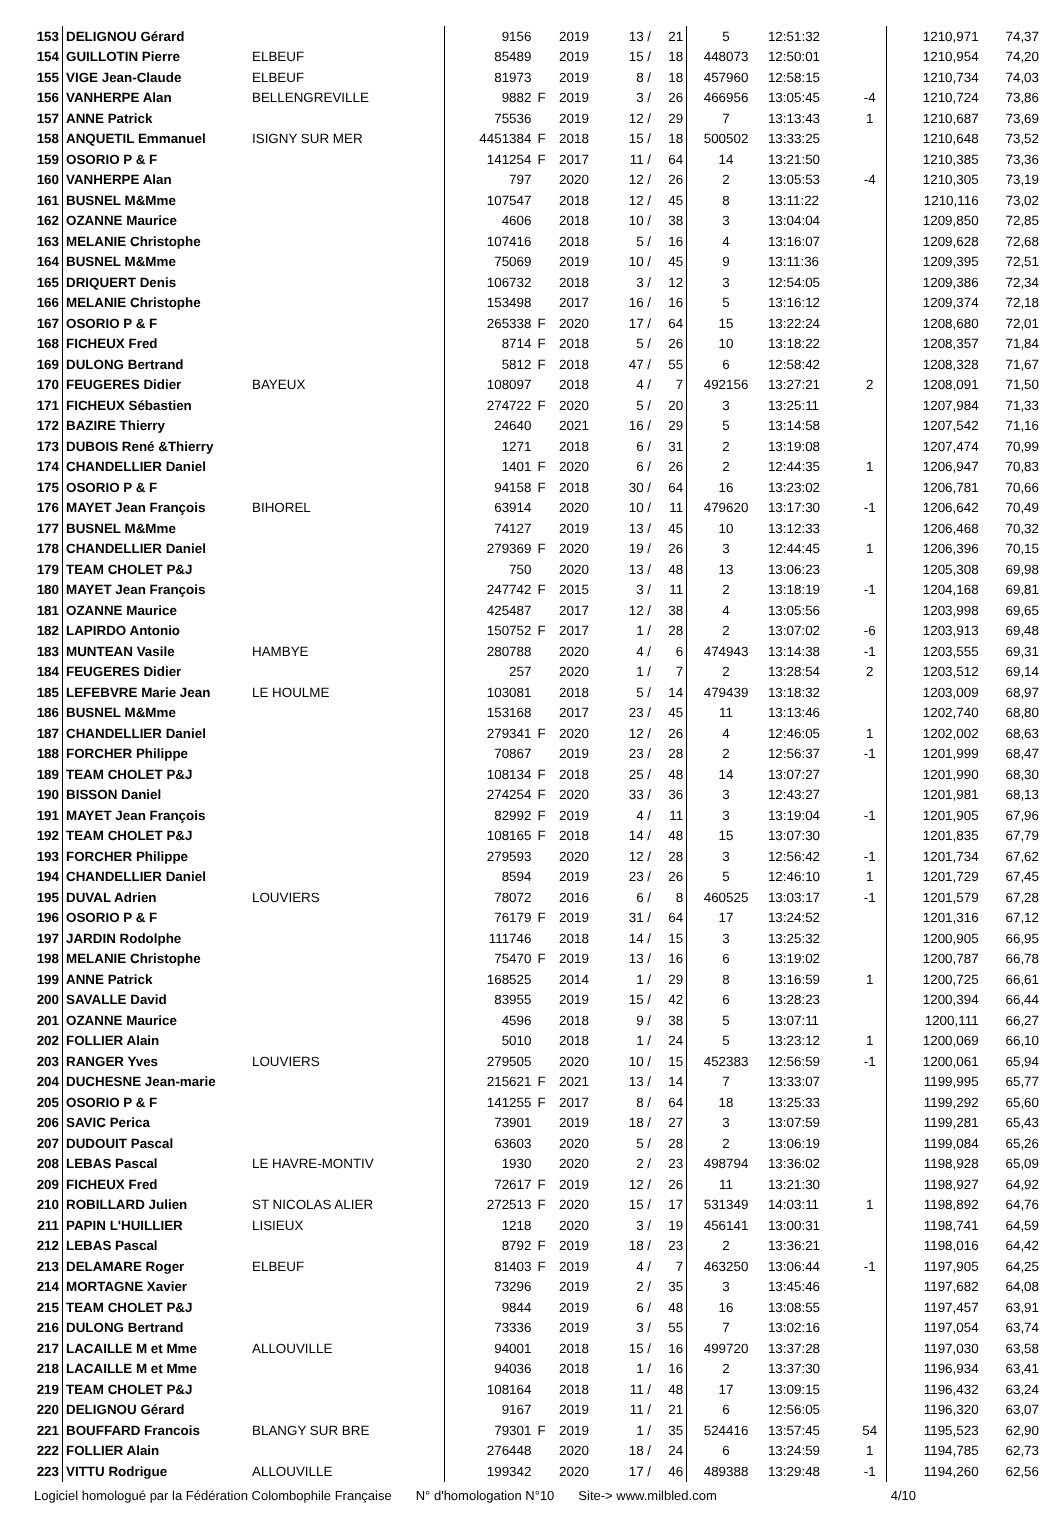| 153 | DELIGNOU Gérard | | 9156 | | 2019 | 13 / | 21 | 5 | 12:51:32 | | 1210,971 | 74,37 |
| 154 | GUILLOTIN Pierre | ELBEUF | 85489 | | 2019 | 15 / | 18 | 448073 | 12:50:01 | | 1210,954 | 74,20 |
| 155 | VIGE Jean-Claude | ELBEUF | 81973 | | 2019 | 8 / | 18 | 457960 | 12:58:15 | | 1210,734 | 74,03 |
| 156 | VANHERPE Alan | BELLENGREVILLE | 9882 | F | 2019 | 3 / | 26 | 466956 | 13:05:45 | -4 | 1210,724 | 73,86 |
| 157 | ANNE Patrick | | 75536 | | 2019 | 12 / | 29 | 7 | 13:13:43 | 1 | 1210,687 | 73,69 |
| 158 | ANQUETIL Emmanuel | ISIGNY SUR MER | 4451384 | F | 2018 | 15 / | 18 | 500502 | 13:33:25 | | 1210,648 | 73,52 |
| 159 | OSORIO P & F | | 141254 | F | 2017 | 11 / | 64 | 14 | 13:21:50 | | 1210,385 | 73,36 |
| 160 | VANHERPE Alan | | 797 | | 2020 | 12 / | 26 | 2 | 13:05:53 | -4 | 1210,305 | 73,19 |
| 161 | BUSNEL M&Mme | | 107547 | | 2018 | 12 / | 45 | 8 | 13:11:22 | | 1210,116 | 73,02 |
| 162 | OZANNE Maurice | | 4606 | | 2018 | 10 / | 38 | 3 | 13:04:04 | | 1209,850 | 72,85 |
| 163 | MELANIE Christophe | | 107416 | | 2018 | 5 / | 16 | 4 | 13:16:07 | | 1209,628 | 72,68 |
| 164 | BUSNEL M&Mme | | 75069 | | 2019 | 10 / | 45 | 9 | 13:11:36 | | 1209,395 | 72,51 |
| 165 | DRIQUERT Denis | | 106732 | | 2018 | 3 / | 12 | 3 | 12:54:05 | | 1209,386 | 72,34 |
| 166 | MELANIE Christophe | | 153498 | | 2017 | 16 / | 16 | 5 | 13:16:12 | | 1209,374 | 72,18 |
| 167 | OSORIO P & F | | 265338 | F | 2020 | 17 / | 64 | 15 | 13:22:24 | | 1208,680 | 72,01 |
| 168 | FICHEUX Fred | | 8714 | F | 2018 | 5 / | 26 | 10 | 13:18:22 | | 1208,357 | 71,84 |
| 169 | DULONG Bertrand | | 5812 | F | 2018 | 47 / | 55 | 6 | 12:58:42 | | 1208,328 | 71,67 |
| 170 | FEUGERES Didier | BAYEUX | 108097 | | 2018 | 4 / | 7 | 492156 | 13:27:21 | 2 | 1208,091 | 71,50 |
| 171 | FICHEUX Sébastien | | 274722 | F | 2020 | 5 / | 20 | 3 | 13:25:11 | | 1207,984 | 71,33 |
| 172 | BAZIRE Thierry | | 24640 | | 2021 | 16 / | 29 | 5 | 13:14:58 | | 1207,542 | 71,16 |
| 173 | DUBOIS René &Thierry | | 1271 | | 2018 | 6 / | 31 | 2 | 13:19:08 | | 1207,474 | 70,99 |
| 174 | CHANDELLIER Daniel | | 1401 | F | 2020 | 6 / | 26 | 2 | 12:44:35 | 1 | 1206,947 | 70,83 |
| 175 | OSORIO P & F | | 94158 | F | 2018 | 30 / | 64 | 16 | 13:23:02 | | 1206,781 | 70,66 |
| 176 | MAYET Jean François | BIHOREL | 63914 | | 2020 | 10 / | 11 | 479620 | 13:17:30 | -1 | 1206,642 | 70,49 |
| 177 | BUSNEL M&Mme | | 74127 | | 2019 | 13 / | 45 | 10 | 13:12:33 | | 1206,468 | 70,32 |
| 178 | CHANDELLIER Daniel | | 279369 | F | 2020 | 19 / | 26 | 3 | 12:44:45 | 1 | 1206,396 | 70,15 |
| 179 | TEAM CHOLET P&J | | 750 | | 2020 | 13 / | 48 | 13 | 13:06:23 | | 1205,308 | 69,98 |
| 180 | MAYET Jean François | | 247742 | F | 2015 | 3 / | 11 | 2 | 13:18:19 | -1 | 1204,168 | 69,81 |
| 181 | OZANNE Maurice | | 425487 | | 2017 | 12 / | 38 | 4 | 13:05:56 | | 1203,998 | 69,65 |
| 182 | LAPIRDO Antonio | | 150752 | F | 2017 | 1 / | 28 | 2 | 13:07:02 | -6 | 1203,913 | 69,48 |
| 183 | MUNTEAN Vasile | HAMBYE | 280788 | | 2020 | 4 / | 6 | 474943 | 13:14:38 | -1 | 1203,555 | 69,31 |
| 184 | FEUGERES Didier | | 257 | | 2020 | 1 / | 7 | 2 | 13:28:54 | 2 | 1203,512 | 69,14 |
| 185 | LEFEBVRE Marie Jean | LE HOULME | 103081 | | 2018 | 5 / | 14 | 479439 | 13:18:32 | | 1203,009 | 68,97 |
| 186 | BUSNEL M&Mme | | 153168 | | 2017 | 23 / | 45 | 11 | 13:13:46 | | 1202,740 | 68,80 |
| 187 | CHANDELLIER Daniel | | 279341 | F | 2020 | 12 / | 26 | 4 | 12:46:05 | 1 | 1202,002 | 68,63 |
| 188 | FORCHER Philippe | | 70867 | | 2019 | 23 / | 28 | 2 | 12:56:37 | -1 | 1201,999 | 68,47 |
| 189 | TEAM CHOLET P&J | | 108134 | F | 2018 | 25 / | 48 | 14 | 13:07:27 | | 1201,990 | 68,30 |
| 190 | BISSON Daniel | | 274254 | F | 2020 | 33 / | 36 | 3 | 12:43:27 | | 1201,981 | 68,13 |
| 191 | MAYET Jean François | | 82992 | F | 2019 | 4 / | 11 | 3 | 13:19:04 | -1 | 1201,905 | 67,96 |
| 192 | TEAM CHOLET P&J | | 108165 | F | 2018 | 14 / | 48 | 15 | 13:07:30 | | 1201,835 | 67,79 |
| 193 | FORCHER Philippe | | 279593 | | 2020 | 12 / | 28 | 3 | 12:56:42 | -1 | 1201,734 | 67,62 |
| 194 | CHANDELLIER Daniel | | 8594 | | 2019 | 23 / | 26 | 5 | 12:46:10 | 1 | 1201,729 | 67,45 |
| 195 | DUVAL Adrien | LOUVIERS | 78072 | | 2016 | 6 / | 8 | 460525 | 13:03:17 | -1 | 1201,579 | 67,28 |
| 196 | OSORIO P & F | | 76179 | F | 2019 | 31 / | 64 | 17 | 13:24:52 | | 1201,316 | 67,12 |
| 197 | JARDIN Rodolphe | | 111746 | | 2018 | 14 / | 15 | 3 | 13:25:32 | | 1200,905 | 66,95 |
| 198 | MELANIE Christophe | | 75470 | F | 2019 | 13 / | 16 | 6 | 13:19:02 | | 1200,787 | 66,78 |
| 199 | ANNE Patrick | | 168525 | | 2014 | 1 / | 29 | 8 | 13:16:59 | 1 | 1200,725 | 66,61 |
| 200 | SAVALLE David | | 83955 | | 2019 | 15 / | 42 | 6 | 13:28:23 | | 1200,394 | 66,44 |
| 201 | OZANNE Maurice | | 4596 | | 2018 | 9 / | 38 | 5 | 13:07:11 | | 1200,111 | 66,27 |
| 202 | FOLLIER Alain | | 5010 | | 2018 | 1 / | 24 | 5 | 13:23:12 | 1 | 1200,069 | 66,10 |
| 203 | RANGER Yves | LOUVIERS | 279505 | | 2020 | 10 / | 15 | 452383 | 12:56:59 | -1 | 1200,061 | 65,94 |
| 204 | DUCHESNE Jean-marie | | 215621 | F | 2021 | 13 / | 14 | 7 | 13:33:07 | | 1199,995 | 65,77 |
| 205 | OSORIO P & F | | 141255 | F | 2017 | 8 / | 64 | 18 | 13:25:33 | | 1199,292 | 65,60 |
| 206 | SAVIC Perica | | 73901 | | 2019 | 18 / | 27 | 3 | 13:07:59 | | 1199,281 | 65,43 |
| 207 | DUDOUIT Pascal | | 63603 | | 2020 | 5 / | 28 | 2 | 13:06:19 | | 1199,084 | 65,26 |
| 208 | LEBAS Pascal | LE HAVRE-MONTIV | 1930 | | 2020 | 2 / | 23 | 498794 | 13:36:02 | | 1198,928 | 65,09 |
| 209 | FICHEUX Fred | | 72617 | F | 2019 | 12 / | 26 | 11 | 13:21:30 | | 1198,927 | 64,92 |
| 210 | ROBILLARD Julien | ST NICOLAS ALIER | 272513 | F | 2020 | 15 / | 17 | 531349 | 14:03:11 | 1 | 1198,892 | 64,76 |
| 211 | PAPIN L'HUILLIER | LISIEUX | 1218 | | 2020 | 3 / | 19 | 456141 | 13:00:31 | | 1198,741 | 64,59 |
| 212 | LEBAS Pascal | | 8792 | F | 2019 | 18 / | 23 | 2 | 13:36:21 | | 1198,016 | 64,42 |
| 213 | DELAMARE Roger | ELBEUF | 81403 | F | 2019 | 4 / | 7 | 463250 | 13:06:44 | -1 | 1197,905 | 64,25 |
| 214 | MORTAGNE Xavier | | 73296 | | 2019 | 2 / | 35 | 3 | 13:45:46 | | 1197,682 | 64,08 |
| 215 | TEAM CHOLET P&J | | 9844 | | 2019 | 6 / | 48 | 16 | 13:08:55 | | 1197,457 | 63,91 |
| 216 | DULONG Bertrand | | 73336 | | 2019 | 3 / | 55 | 7 | 13:02:16 | | 1197,054 | 63,74 |
| 217 | LACAILLE M et Mme | ALLOUVILLE | 94001 | | 2018 | 15 / | 16 | 499720 | 13:37:28 | | 1197,030 | 63,58 |
| 218 | LACAILLE M et Mme | | 94036 | | 2018 | 1 / | 16 | 2 | 13:37:30 | | 1196,934 | 63,41 |
| 219 | TEAM CHOLET P&J | | 108164 | | 2018 | 11 / | 48 | 17 | 13:09:15 | | 1196,432 | 63,24 |
| 220 | DELIGNOU Gérard | | 9167 | | 2019 | 11 / | 21 | 6 | 12:56:05 | | 1196,320 | 63,07 |
| 221 | BOUFFARD Francois | BLANGY SUR BRE | 79301 | F | 2019 | 1 / | 35 | 524416 | 13:57:45 | 54 | 1195,523 | 62,90 |
| 222 | FOLLIER Alain | | 276448 | | 2020 | 18 / | 24 | 6 | 13:24:59 | 1 | 1194,785 | 62,73 |
| 223 | VITTU Rodrigue | ALLOUVILLE | 199342 | | 2020 | 17 / | 46 | 489388 | 13:29:48 | -1 | 1194,260 | 62,56 |
Logiciel homologué par la Fédération Colombophile Française N° d'homologation N°10 Site-> www.milbled.com 4/10